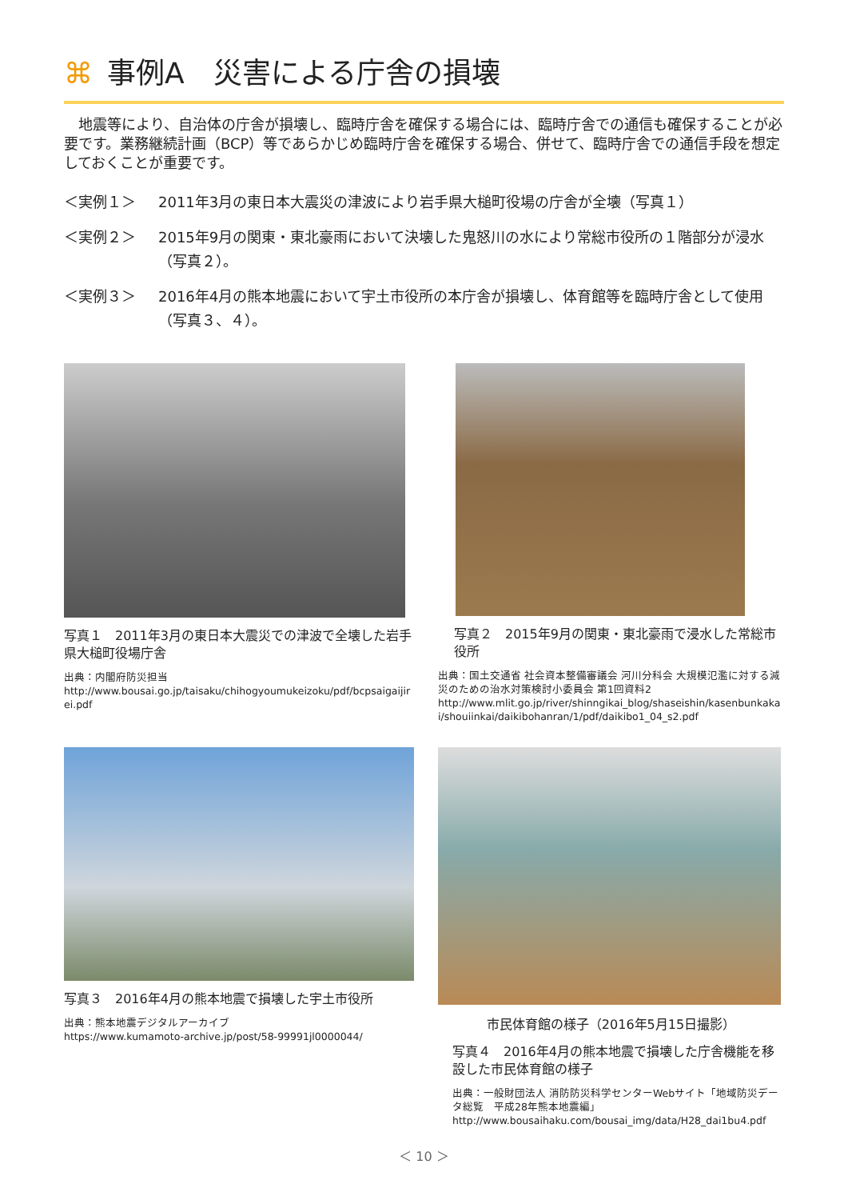⌘ 事例A　災害による庁舎の損壊
　地震等により、自治体の庁舎が損壊し、臨時庁舎を確保する場合には、臨時庁舎での通信も確保することが必要です。業務継続計画（BCP）等であらかじめ臨時庁舎を確保する場合、併せて、臨時庁舎での通信手段を想定しておくことが重要です。
＜実例１＞ 2011年3月の東日本大震災の津波により岩手県大槌町役場の庁舎が全壊（写真１）
＜実例２＞ 2015年9月の関東・東北豪雨において決壊した鬼怒川の水により常総市役所の１階部分が浸水（写真２）。
＜実例３＞ 2016年4月の熊本地震において宇土市役所の本庁舎が損壊し、体育館等を臨時庁舎として使用（写真３、４）。
写真１　2011年3月の東日本大震災での津波で全壊した岩手県大槌町役場庁舎
出典：内閣府防災担当
http://www.bousai.go.jp/taisaku/chihogyoumukeizoku/pdf/bcpsaigaijirei.pdf
写真２　2015年9月の関東・東北豪雨で浸水した常総市役所
出典：国土交通省 社会資本整備審議会 河川分科会 大規模氾濫に対する減災のための治水対策検討小委員会 第1回資料2
http://www.mlit.go.jp/river/shinngikai_blog/shaseishin/kasenbunkakai/shouiinkai/daikibohanran/1/pdf/daikibo1_04_s2.pdf
写真３　2016年4月の熊本地震で損壊した宇土市役所
出典：熊本地震デジタルアーカイブ
https://www.kumamoto-archive.jp/post/58-99991jl0000044/
市民体育館の様子（2016年5月15日撮影）
写真４　2016年4月の熊本地震で損壊した庁舎機能を移設した市民体育館の様子
出典：一般財団法人 消防防災科学センターWebサイト「地域防災データ総覧　平成28年熊本地震編」
http://www.bousaihaku.com/bousai_img/data/H28_dai1bu4.pdf
＜ 10 ＞